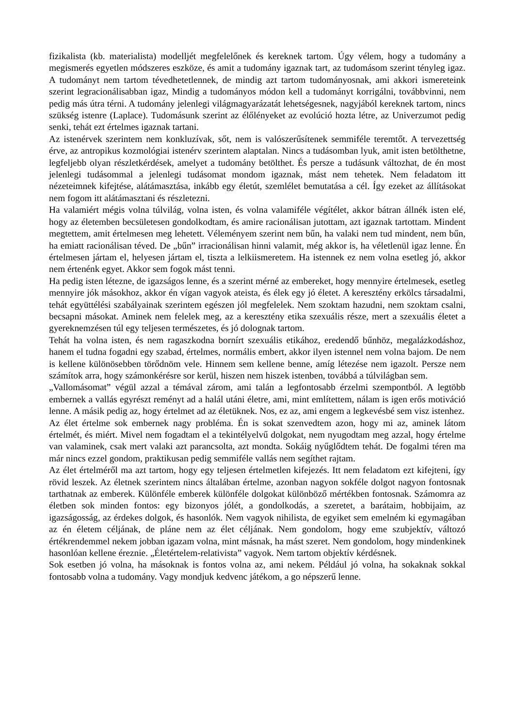fizikalista (kb. materialista) modelljét megfelelőnek és kereknek tartom. Úgy vélem, hogy a tudomány a megismerés egyetlen módszeres eszköze, és amit a tudomány igaznak tart, az tudomásom szerint tényleg igaz. A tudományt nem tartom tévedhetetlennek, de mindig azt tartom tudományosnak, ami akkori ismereteink szerint legracionálisabban igaz, Mindig a tudományos módon kell a tudományt korrigálni, továbbvinni, nem pedig más útra térni. A tudomány jelenlegi világmagyarázatát lehetségesnek, nagyjából kereknek tartom, nincs szükség istenre (Laplace). Tudomásunk szerint az élőlényeket az evolúció hozta létre, az Univerzumot pedig senki, tehát ezt értelmes igaznak tartani.
Az istenérvek szerintem nem konkluzívak, sőt, nem is valószerűsítenek semmiféle teremtőt. A tervezettség érve, az antropikus kozmológiai istenérv szerintem alaptalan. Nincs a tudásomban lyuk, amit isten betölthetne, legfeljebb olyan részletkérdések, amelyet a tudomány betölthet. És persze a tudásunk változhat, de én most jelenlegi tudásommal a jelenlegi tudásomat mondom igaznak, mást nem tehetek. Nem feladatom itt nézeteimnek kifejtése, alátámasztása, inkább egy életút, szemlélet bemutatása a cél. Így ezeket az állításokat nem fogom itt alátámasztani és részletezni.
Ha valamiért mégis volna túlvilág, volna isten, és volna valamiféle végítélet, akkor bátran állnék isten elé, hogy az életemben becsületesen gondolkodtam, és amire racionálisan jutottam, azt igaznak tartottam. Mindent megtettem, amit értelmesen meg lehetett. Véleményem szerint nem bűn, ha valaki nem tud mindent, nem bűn, ha emiatt racionálisan téved. De „bűn” irracionálisan hinni valamit, még akkor is, ha véletlenül igaz lenne. Én értelmesen jártam el, helyesen jártam el, tiszta a lelkiismeretem. Ha istennek ez nem volna esetleg jó, akkor nem értenénk egyet. Akkor sem fogok mást tenni.
Ha pedig isten létezne, de igazságos lenne, és a szerint mérné az embereket, hogy mennyire értelmesek, esetleg mennyire jók másokhoz, akkor én vígan vagyok ateista, és élek egy jó életet. A keresztény erkölcs társadalmi, tehát együttélési szabályainak szerintem egészen jól megfelelek. Nem szoktam hazudni, nem szoktam csalni, becsapni másokat. Aminek nem felelek meg, az a keresztény etika szexuális része, mert a szexuális életet a gyereknemzésen túl egy teljesen természetes, és jó dolognak tartom.
Tehát ha volna isten, és nem ragaszkodna bornírt szexuális etikához, eredendő bűnhöz, megalázkodáshoz, hanem el tudna fogadni egy szabad, értelmes, normális embert, akkor ilyen istennel nem volna bajom. De nem is kellene különösebben törődnöm vele. Hinnem sem kellene benne, amíg létezése nem igazolt. Persze nem számítok arra, hogy számonkérésre sor kerül, hiszen nem hiszek istenben, továbbá a túlvilágban sem.
„Vallomásomat” végül azzal a témával zárom, ami talán a legfontosabb érzelmi szempontból. A legtöbb embernek a vallás egyrészt reményt ad a halál utáni életre, ami, mint említettem, nálam is igen erős motiváció lenne. A másik pedig az, hogy értelmet ad az életüknek. Nos, ez az, ami engem a legkevésbé sem visz istenhez.
Az élet értelme sok embernek nagy probléma. Én is sokat szenvedtem azon, hogy mi az, aminek látom értelmét, és miért. Mivel nem fogadtam el a tekintélyelvű dolgokat, nem nyugodtam meg azzal, hogy értelme van valaminek, csak mert valaki azt parancsolta, azt mondta. Sokáig nyűglődtem tehát. De fogalmi téren ma már nincs ezzel gondom, praktikusan pedig semmiféle vallás nem segíthet rajtam.
Az élet értelméről ma azt tartom, hogy egy teljesen értelmetlen kifejezés. Itt nem feladatom ezt kifejteni, így rövid leszek. Az életnek szerintem nincs általában értelme, azonban nagyon sokféle dolgot nagyon fontosnak tarthatnak az emberek. Különféle emberek különféle dolgokat különböző mértékben fontosnak. Számomra az életben sok minden fontos: egy bizonyos jólét, a gondolkodás, a szeretet, a barátaim, hobbijaim, az igazságosság, az érdekes dolgok, és hasonlók. Nem vagyok nihilista, de egyiket sem emelném ki egymagában az én életem céljának, de pláne nem az élet céljának. Nem gondolom, hogy eme szubjektív, változó értékrendemmel nekem jobban igazam volna, mint másnak, ha mást szeret. Nem gondolom, hogy mindenkinek hasonlóan kellene éreznie. „Életértelem-relativista” vagyok. Nem tartom objektív kérdésnek.
Sok esetben jó volna, ha másoknak is fontos volna az, ami nekem. Például jó volna, ha sokaknak sokkal fontosabb volna a tudomány. Vagy mondjuk kedvenc játékom, a go népszerű lenne.